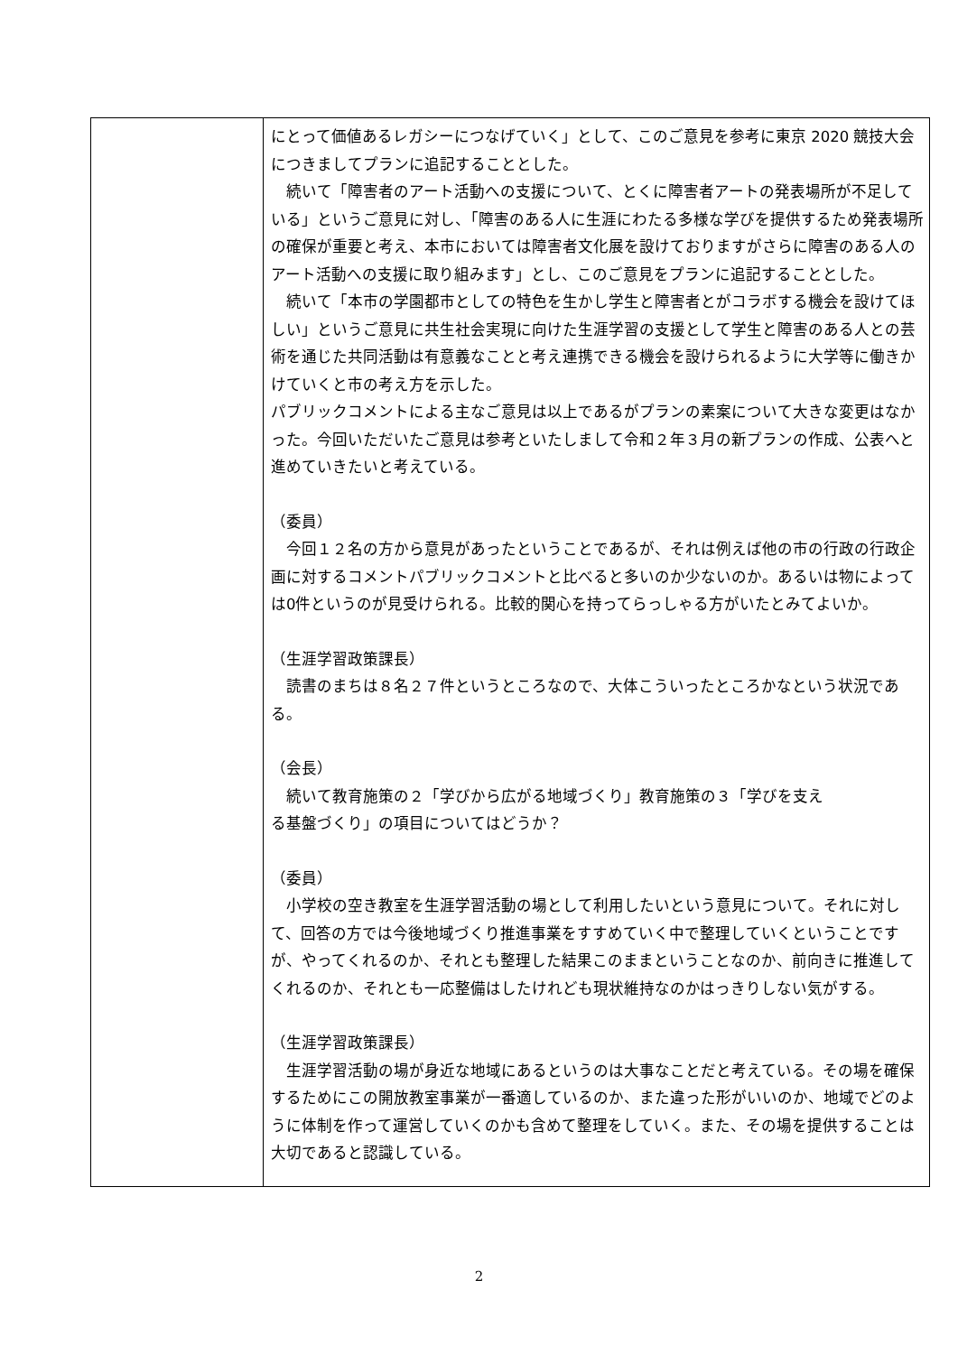| | にとって価値あるレガシーにつなげていく」として、このご意見を参考に東京 2020 競技大会につきましてプランに追記することとした。 続いて「障害者のアート活動への支援について、とくに障害者アートの発表場所が不足している」というご意見に対し、「障害のある人に生涯にわたる多様な学びを提供するため発表場所の確保が重要と考え、本市においては障害者文化展を設けておりますがさらに障害のある人のアート活動への支援に取り組みます」とし、このご意見をプランに追記することとした。 続いて「本市の学園都市としての特色を生かし学生と障害者とがコラボする機会を設けてほしい」というご意見に共生社会実現に向けた生涯学習の支援として学生と障害のある人との芸術を通じた共同活動は有意義なことと考え連携できる機会を設けられるように大学等に働きかけていくと市の考え方を示した。 パブリックコメントによる主なご意見は以上であるがプランの素案について大きな変更はなかった。今回いただいたご意見は参考といたしまして令和２年３月の新プランの作成、公表へと進めていきたいと考えている。 （委員） 今回１２名の方から意見があったということであるが、それは例えば他の市の行政の行政企画に対するコメントパブリックコメントと比べると多いのか少ないのか。あるいは物によっては0件というのが見受けられる。比較的関心を持ってらっしゃる方がいたとみてよいか。 （生涯学習政策課長） 読書のまちは８名２７件というところなので、大体こういったところかなという状況である。 （会長） 続いて教育施策の２「学びから広がる地域づくり」教育施策の３「学びを支え る基盤づくり」の項目についてはどうか？ （委員） 小学校の空き教室を生涯学習活動の場として利用したいという意見について。それに対して、回答の方では今後地域づくり推進事業をすすめていく中で整理していくということですが、やってくれるのか、それとも整理した結果このままということなのか、前向きに推進してくれるのか、それとも一応整備はしたけれども現状維持なのかはっきりしない気がする。 （生涯学習政策課長） 生涯学習活動の場が身近な地域にあるというのは大事なことだと考えている。その場を確保するためにこの開放教室事業が一番適しているのか、また違った形がいいのか、地域でどのように体制を作って運営していくのかも含めて整理をしていく。また、その場を提供することは大切であると認識している。 |
2